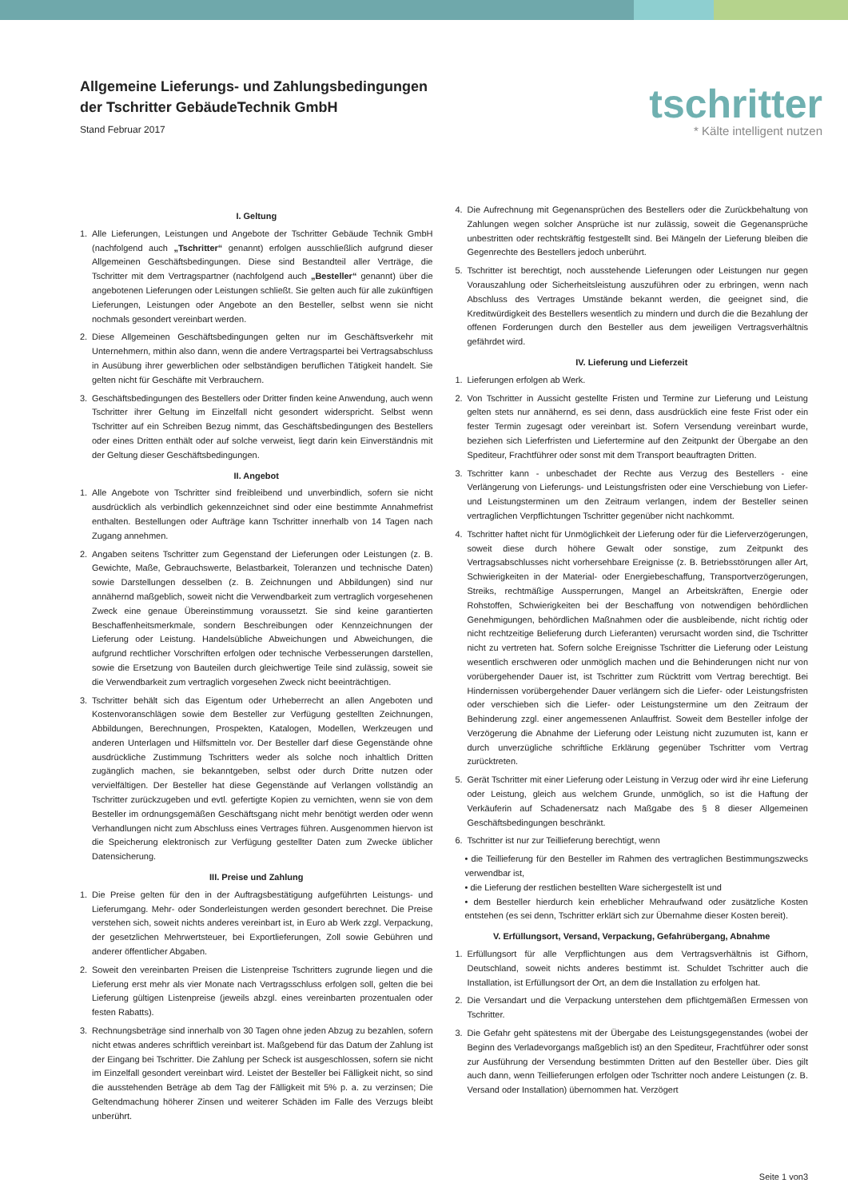Allgemeine Lieferungs- und Zahlungsbedingungen
der Tschritter GebäudeTechnik GmbH
Stand Februar 2017
tschritter
* Kälte intelligent nutzen
I. Geltung
1. Alle Lieferungen, Leistungen und Angebote der Tschritter Gebäude Technik GmbH (nachfolgend auch „Tschritter“ genannt) erfolgen ausschließlich aufgrund dieser Allgemeinen Geschäftsbedingungen. Diese sind Bestandteil aller Verträge, die Tschritter mit dem Vertragspartner (nachfolgend auch „Besteller“ genannt) über die angebotenen Lieferungen oder Leistungen schließt. Sie gelten auch für alle zukünftigen Lieferungen, Leistungen oder Angebote an den Besteller, selbst wenn sie nicht nochmals gesondert vereinbart werden.
2. Diese Allgemeinen Geschäftsbedingungen gelten nur im Geschäftsverkehr mit Unternehmern, mithin also dann, wenn die andere Vertragspartei bei Vertragsabschluss in Ausübung ihrer gewerblichen oder selbständigen beruflichen Tätigkeit handelt. Sie gelten nicht für Geschäfte mit Verbrauchern.
3. Geschäftsbedingungen des Bestellers oder Dritter finden keine Anwendung, auch wenn Tschritter ihrer Geltung im Einzelfall nicht gesondert widerspricht. Selbst wenn Tschritter auf ein Schreiben Bezug nimmt, das Geschäftsbedingungen des Bestellers oder eines Dritten enthält oder auf solche verweist, liegt darin kein Einverständnis mit der Geltung dieser Geschäftsbedingungen.
II. Angebot
1. Alle Angebote von Tschritter sind freibleibend und unverbindlich, sofern sie nicht ausdrücklich als verbindlich gekennzeichnet sind oder eine bestimmte Annahmefrist enthalten. Bestellungen oder Aufträge kann Tschritter innerhalb von 14 Tagen nach Zugang annehmen.
2. Angaben seitens Tschritter zum Gegenstand der Lieferungen oder Leistungen (z. B. Gewichte, Maße, Gebrauchswerte, Belastbarkeit, Toleranzen und technische Daten) sowie Darstellungen desselben (z. B. Zeichnungen und Abbildungen) sind nur annähernd maßgeblich, soweit nicht die Verwendbarkeit zum vertraglich vorgesehenen Zweck eine genaue Übereinstimmung voraussetzt. Sie sind keine garantierten Beschaffenheitsmerkmale, sondern Beschreibungen oder Kennzeichnungen der Lieferung oder Leistung. Handelsübliche Abweichungen und Abweichungen, die aufgrund rechtlicher Vorschriften erfolgen oder technische Verbesserungen darstellen, sowie die Ersetzung von Bauteilen durch gleichwertige Teile sind zulässig, soweit sie die Verwendbarkeit zum vertraglich vorgesehen Zweck nicht beeinträchtigen.
3. Tschritter behält sich das Eigentum oder Urheberrecht an allen Angeboten und Kostenvoranschlägen sowie dem Besteller zur Verfügung gestellten Zeichnungen, Abbildungen, Berechnungen, Prospekten, Katalogen, Modellen, Werkzeugen und anderen Unterlagen und Hilfsmitteln vor. Der Besteller darf diese Gegenstände ohne ausdrückliche Zustimmung Tschritters weder als solche noch inhaltlich Dritten zugänglich machen, sie bekanntgeben, selbst oder durch Dritte nutzen oder vervielfältigen. Der Besteller hat diese Gegenstände auf Verlangen vollständig an Tschritter zurückzugeben und evtl. gefertigte Kopien zu vernichten, wenn sie von dem Besteller im ordnungsgemäßen Geschäftsgang nicht mehr benötigt werden oder wenn Verhandlungen nicht zum Abschluss eines Vertrages führen. Ausgenommen hiervon ist die Speicherung elektronisch zur Verfügung gestellter Daten zum Zwecke üblicher Datensicherung.
III. Preise und Zahlung
1. Die Preise gelten für den in der Auftragsbestätigung aufgeführten Leistungs- und Lieferumgang. Mehr- oder Sonderleistungen werden gesondert berechnet. Die Preise verstehen sich, soweit nichts anderes vereinbart ist, in Euro ab Werk zzgl. Verpackung, der gesetzlichen Mehrwertsteuer, bei Exportlieferungen, Zoll sowie Gebühren und anderer öffentlicher Abgaben.
2. Soweit den vereinbarten Preisen die Listenpreise Tschritters zugrunde liegen und die Lieferung erst mehr als vier Monate nach Vertragsschluss erfolgen soll, gelten die bei Lieferung gültigen Listenpreise (jeweils abzgl. eines vereinbarten prozentualen oder festen Rabatts).
3. Rechnungsbeträge sind innerhalb von 30 Tagen ohne jeden Abzug zu bezahlen, sofern nicht etwas anderes schriftlich vereinbart ist. Maßgebend für das Datum der Zahlung ist der Eingang bei Tschritter. Die Zahlung per Scheck ist ausgeschlossen, sofern sie nicht im Einzelfall gesondert vereinbart wird. Leistet der Besteller bei Fälligkeit nicht, so sind die ausstehenden Beträge ab dem Tag der Fälligkeit mit 5% p. a. zu verzinsen; Die Geltendmachung höherer Zinsen und weiterer Schäden im Falle des Verzugs bleibt unberührt.
4. Die Aufrechnung mit Gegenansprüchen des Bestellers oder die Zurückbehaltung von Zahlungen wegen solcher Ansprüche ist nur zulässig, soweit die Gegenansprüche unbestritten oder rechtskräftig festgestellt sind. Bei Mängeln der Lieferung bleiben die Gegenrechte des Bestellers jedoch unberührt.
5. Tschritter ist berechtigt, noch ausstehende Lieferungen oder Leistungen nur gegen Vorauszahlung oder Sicherheitsleistung auszuführen oder zu erbringen, wenn nach Abschluss des Vertrages Umstände bekannt werden, die geeignet sind, die Kreditwürdigkeit des Bestellers wesentlich zu mindern und durch die die Bezahlung der offenen Forderungen durch den Besteller aus dem jeweiligen Vertragsverhältnis gefährdet wird.
IV. Lieferung und Lieferzeit
1. Lieferungen erfolgen ab Werk.
2. Von Tschritter in Aussicht gestellte Fristen und Termine zur Lieferung und Leistung gelten stets nur annähernd, es sei denn, dass ausdrücklich eine feste Frist oder ein fester Termin zugesagt oder vereinbart ist. Sofern Versendung vereinbart wurde, beziehen sich Lieferfristen und Liefertermine auf den Zeitpunkt der Übergabe an den Spediteur, Frachtführer oder sonst mit dem Transport beauftragten Dritten.
3. Tschritter kann - unbeschadet der Rechte aus Verzug des Bestellers - eine Verlängerung von Lieferungs- und Leistungsfristen oder eine Verschiebung von Liefer- und Leistungsterminen um den Zeitraum verlangen, indem der Besteller seinen vertraglichen Verpflichtungen Tschritter gegenüber nicht nachkommt.
4. Tschritter haftet nicht für Unmöglichkeit der Lieferung oder für die Lieferverzögerungen, soweit diese durch höhere Gewalt oder sonstige, zum Zeitpunkt des Vertragsabschlusses nicht vorhersehbare Ereignisse (z. B. Betriebsstörungen aller Art, Schwierigkeiten in der Material- oder Energiebeschaffung, Transportverzögerungen, Streiks, rechtmäßige Aussperrungen, Mangel an Arbeitskräften, Energie oder Rohstoffen, Schwierigkeiten bei der Beschaffung von notwendigen behördlichen Genehmigungen, behördlichen Maßnahmen oder die ausbleibende, nicht richtig oder nicht rechtzeitige Belieferung durch Lieferanten) verursacht worden sind, die Tschritter nicht zu vertreten hat. Sofern solche Ereignisse Tschritter die Lieferung oder Leistung wesentlich erschweren oder unmöglich machen und die Behinderungen nicht nur von vorübergehender Dauer ist, ist Tschritter zum Rücktritt vom Vertrag berechtigt. Bei Hindernissen vorübergehender Dauer verlängern sich die Liefer- oder Leistungsfristen oder verschieben sich die Liefer- oder Leistungstermine um den Zeitraum der Behinderung zzgl. einer angemessenen Anlauffrist. Soweit dem Besteller infolge der Verzögerung die Abnahme der Lieferung oder Leistung nicht zuzumuten ist, kann er durch unverzügliche schriftliche Erklärung gegenüber Tschritter vom Vertrag zurücktreten.
5. Gerät Tschritter mit einer Lieferung oder Leistung in Verzug oder wird ihr eine Lieferung oder Leistung, gleich aus welchem Grunde, unmöglich, so ist die Haftung der Verkäuferin auf Schadenersatz nach Maßgabe des § 8 dieser Allgemeinen Geschäftsbedingungen beschränkt.
6. Tschritter ist nur zur Teillieferung berechtigt, wenn
• die Teillieferung für den Besteller im Rahmen des vertraglichen Bestimmungszwecks verwendbar ist,
• die Lieferung der restlichen bestellten Ware sichergestellt ist und
• dem Besteller hierdurch kein erheblicher Mehraufwand oder zusätzliche Kosten entstehen (es sei denn, Tschritter erklärt sich zur Übernahme dieser Kosten bereit).
V. Erfüllungsort, Versand, Verpackung, Gefahrübergang, Abnahme
1. Erfüllungsort für alle Verpflichtungen aus dem Vertragsverhältnis ist Gifhorn, Deutschland, soweit nichts anderes bestimmt ist. Schuldet Tschritter auch die Installation, ist Erfüllungsort der Ort, an dem die Installation zu erfolgen hat.
2. Die Versandart und die Verpackung unterstehen dem pflichtgemäßen Ermessen von Tschritter.
3. Die Gefahr geht spätestens mit der Übergabe des Leistungsgegenstandes (wobei der Beginn des Verladevorgangs maßgeblich ist) an den Spediteur, Frachtführer oder sonst zur Ausführung der Versendung bestimmten Dritten auf den Besteller über. Dies gilt auch dann, wenn Teillieferungen erfolgen oder Tschritter noch andere Leistungen (z. B. Versand oder Installation) übernommen hat. Verzögert
Seite 1 von3